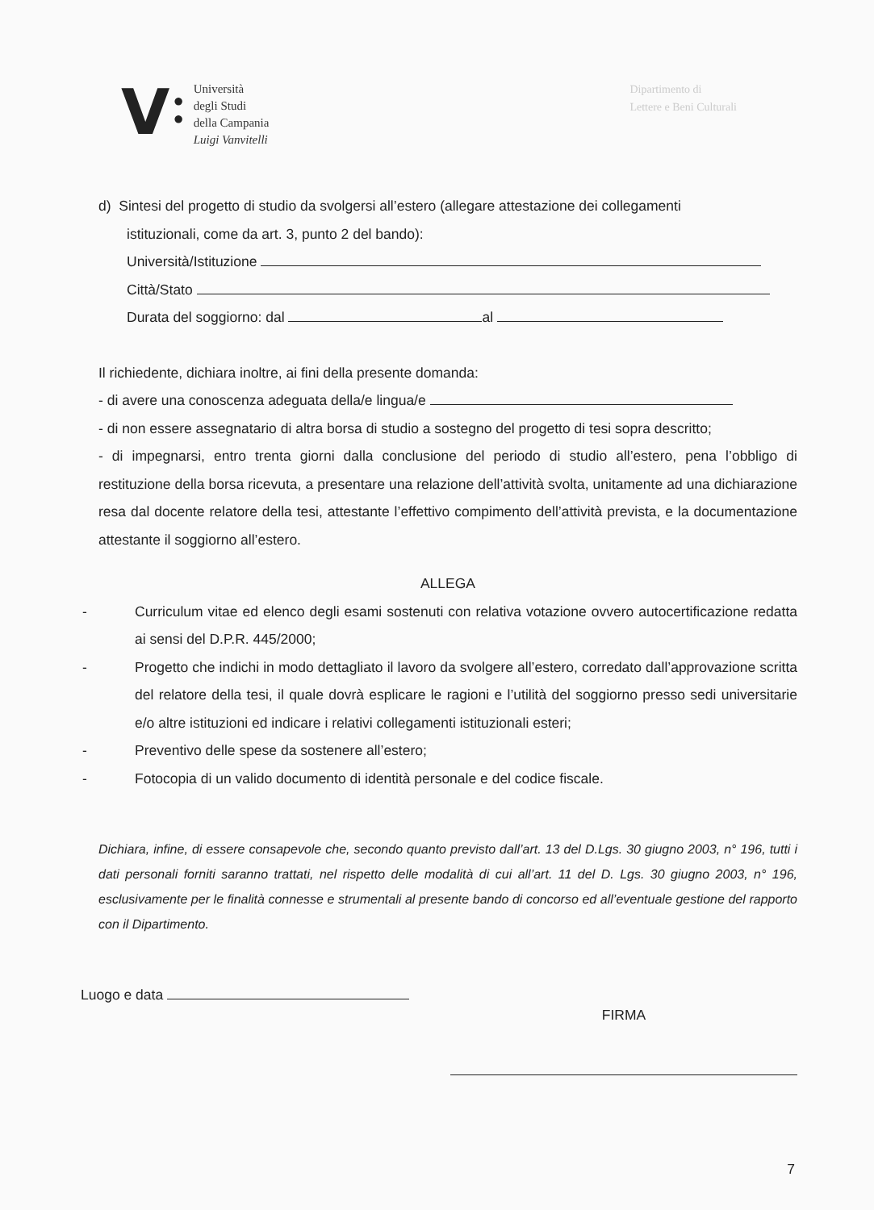V
●
●
Università
degli Studi
della Campania
Luigi Vanvitelli
Dipartimento di
Lettere e Beni Culturali
d) Sintesi del progetto di studio da svolgersi all’estero (allegare attestazione dei collegamenti
istituzionali, come da art. 3, punto 2 del bando):
Università/Istituzione
Città/Stato
Durata del soggiorno: dal al
Il richiedente, dichiara inoltre, ai fini della presente domanda:
- di avere una conoscenza adeguata della/e lingua/e
- di non essere assegnatario di altra borsa di studio a sostegno del progetto di tesi sopra descritto;
- di impegnarsi, entro trenta giorni dalla conclusione del periodo di studio all’estero, pena l’obbligo di restituzione della borsa ricevuta, a presentare una relazione dell’attività svolta, unitamente ad una dichiarazione resa dal docente relatore della tesi, attestante l’effettivo compimento dell’attività prevista, e la documentazione attestante il soggiorno all’estero.
ALLEGA
- Curriculum vitae ed elenco degli esami sostenuti con relativa votazione ovvero autocertificazione redatta ai sensi del D.P.R. 445/2000;
- Progetto che indichi in modo dettagliato il lavoro da svolgere all’estero, corredato dall’approvazione scritta del relatore della tesi, il quale dovrà esplicare le ragioni e l’utilità del soggiorno presso sedi universitarie e/o altre istituzioni ed indicare i relativi collegamenti istituzionali esteri;
- Preventivo delle spese da sostenere all’estero;
- Fotocopia di un valido documento di identità personale e del codice fiscale.
Dichiara, infine, di essere consapevole che, secondo quanto previsto dall’art. 13 del D.Lgs. 30 giugno 2003, n° 196, tutti i dati personali forniti saranno trattati, nel rispetto delle modalità di cui all’art. 11 del D. Lgs. 30 giugno 2003, n° 196, esclusivamente per le finalità connesse e strumentali al presente bando di concorso ed all’eventuale gestione del rapporto con il Dipartimento.
Luogo e data
FIRMA
7